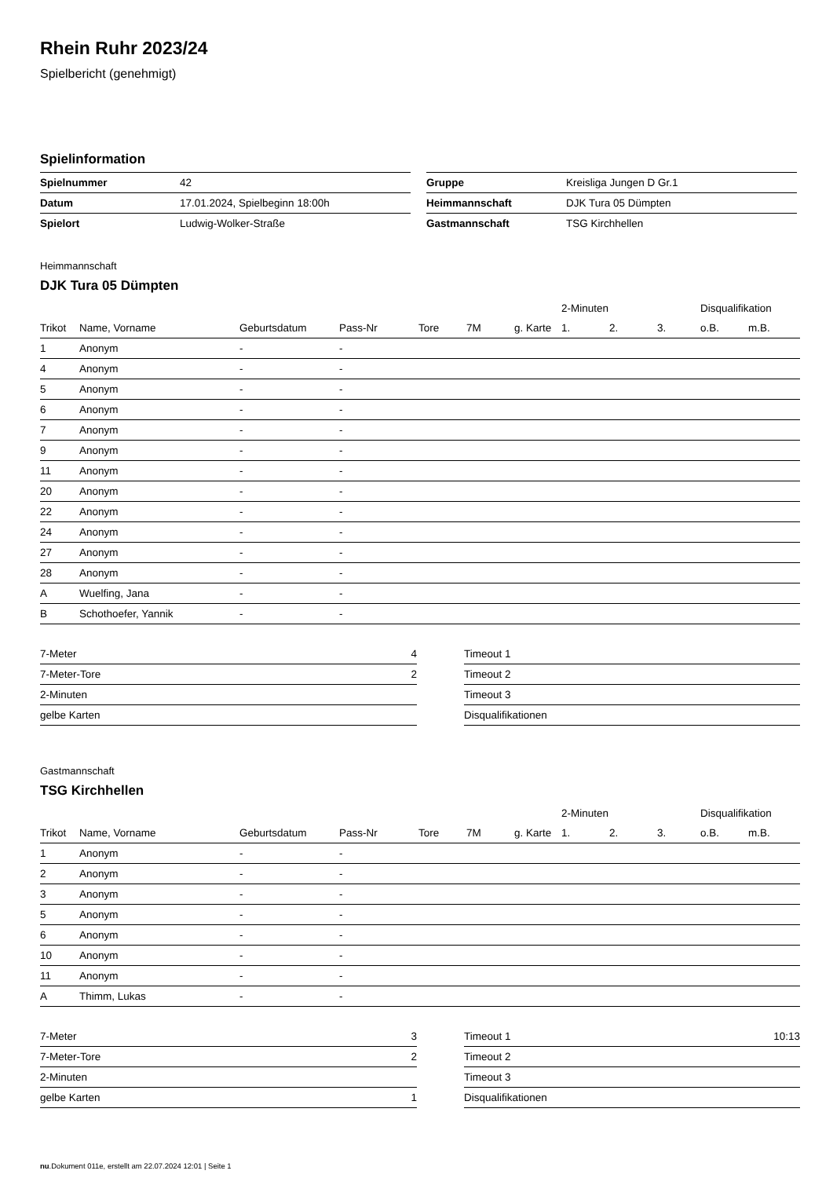Rhein Ruhr 2023/24
Spielbericht (genehmigt)
Spielinformation
| Spielnummer | 42 |
| Datum | 17.01.2024, Spielbeginn 18:00h |
| Spielort | Ludwig-Wolker-Straße |
| Gruppe | Kreisliga Jungen D Gr.1 |
| Heimmannschaft | DJK Tura 05 Dümpten |
| Gastmannschaft | TSG Kirchhellen |
Heimmannschaft
DJK Tura 05 Dümpten
| | | | | | | | 2-Minuten | | | Disqualifikation | |
| --- | --- | --- | --- | --- | --- | --- | --- | --- | --- | --- | --- |
| Trikot | Name, Vorname | Geburtsdatum | Pass-Nr | Tore | 7M | g. Karte | 1. | 2. | 3. | o.B. | m.B. |
| 1 | Anonym | - | - | | | | | | | | |
| 4 | Anonym | - | - | | | | | | | | |
| 5 | Anonym | - | - | | | | | | | | |
| 6 | Anonym | - | - | | | | | | | | |
| 7 | Anonym | - | - | | | | | | | | |
| 9 | Anonym | - | - | | | | | | | | |
| 11 | Anonym | - | - | | | | | | | | |
| 20 | Anonym | - | - | | | | | | | | |
| 22 | Anonym | - | - | | | | | | | | |
| 24 | Anonym | - | - | | | | | | | | |
| 27 | Anonym | - | - | | | | | | | | |
| 28 | Anonym | - | - | | | | | | | | |
| A | Wuelfing, Jana | - | - | | | | | | | | |
| B | Schothoefer, Yannik | - | - | | | | | | | | |
| 7-Meter | 4 |
| 7-Meter-Tore | 2 |
| 2-Minuten | |
| gelbe Karten | |
| Timeout 1 | |
| Timeout 2 | |
| Timeout 3 | |
| Disqualifikationen | |
Gastmannschaft
TSG Kirchhellen
| | | | | | | | 2-Minuten | | | Disqualifikation | |
| --- | --- | --- | --- | --- | --- | --- | --- | --- | --- | --- | --- |
| Trikot | Name, Vorname | Geburtsdatum | Pass-Nr | Tore | 7M | g. Karte | 1. | 2. | 3. | o.B. | m.B. |
| 1 | Anonym | - | - | | | | | | | | |
| 2 | Anonym | - | - | | | | | | | | |
| 3 | Anonym | - | - | | | | | | | | |
| 5 | Anonym | - | - | | | | | | | | |
| 6 | Anonym | - | - | | | | | | | | |
| 10 | Anonym | - | - | | | | | | | | |
| 11 | Anonym | - | - | | | | | | | | |
| A | Thimm, Lukas | - | - | | | | | | | | |
| 7-Meter | 3 |
| 7-Meter-Tore | 2 |
| 2-Minuten | |
| gelbe Karten | 1 |
| Timeout 1 | 10:13 |
| Timeout 2 | |
| Timeout 3 | |
| Disqualifikationen | |
nu.Dokument 011e, erstellt am 22.07.2024 12:01 | Seite 1